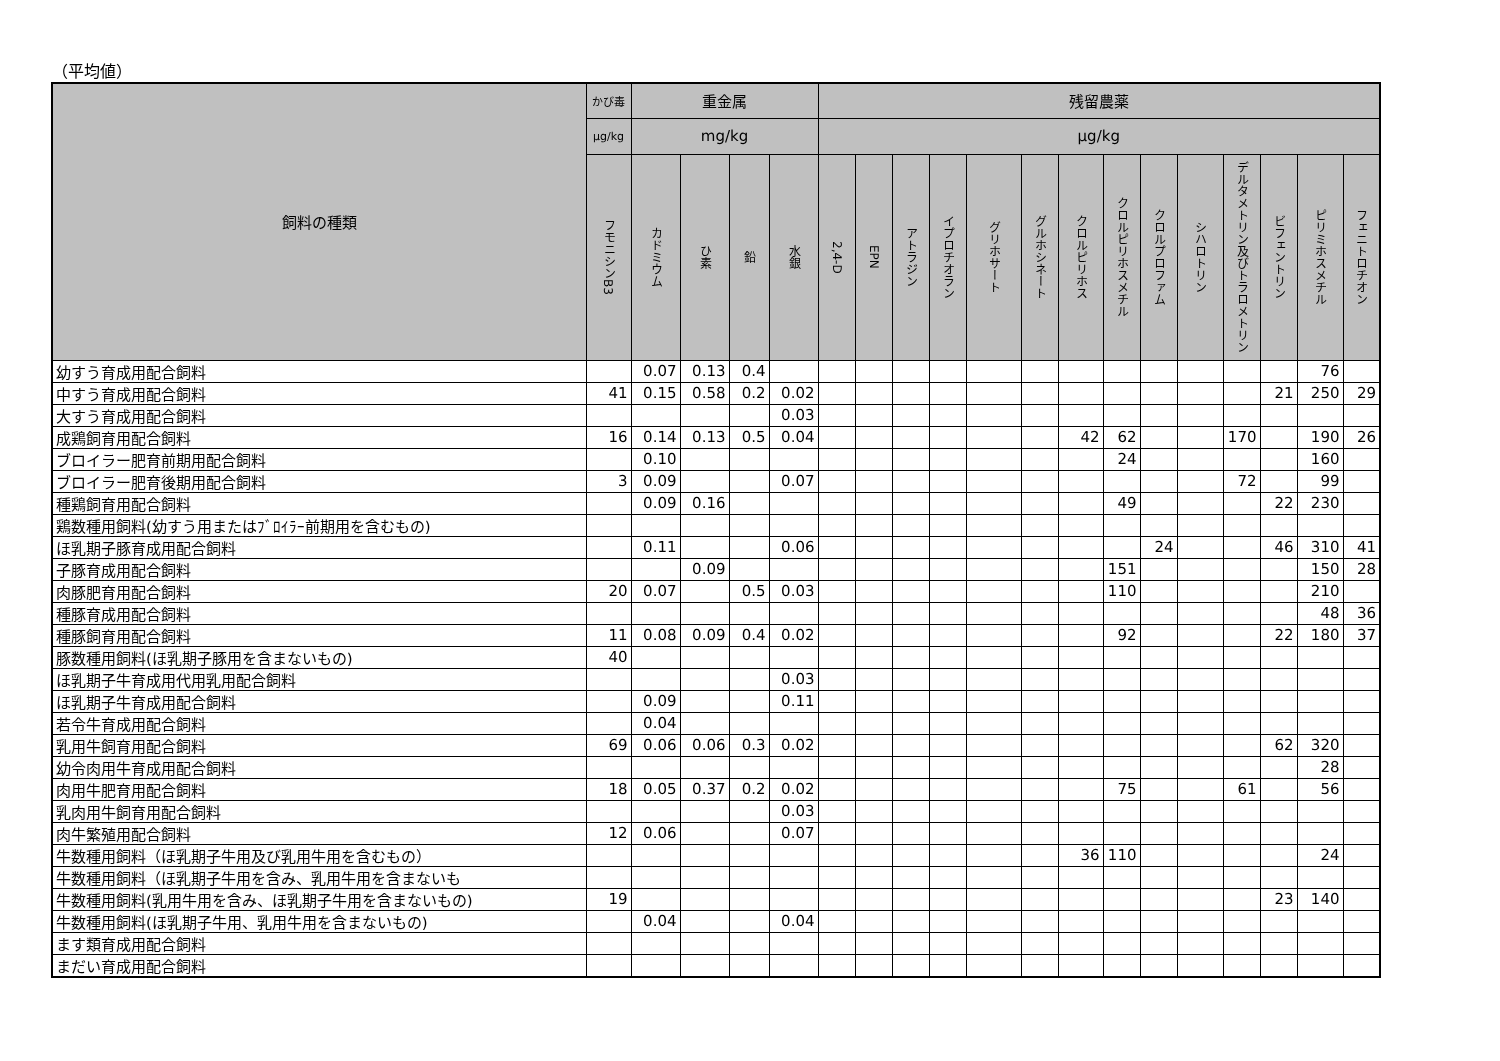（平均値）
| 飼料の種類 | かび毒 | 重金属 | | | | 残留農薬 | | | | | | | | | | | | | |
| --- | --- | --- | --- | --- | --- | --- | --- | --- | --- | --- | --- | --- | --- | --- | --- | --- | --- | --- | --- |
| | µg/kg | mg/kg | | | | µg/kg | | | | | | | | | | | | | |
| | フモニシンB3 | カドミウム | ひ素 | 鉛 | 水銀 | 2,4-D | EPN | アトラジン | イプロチオラン | グリホサート | グルホシネート | クロルピリホス | クロルピリホスメチル | クロルプロファム | シハロトリン | デルタメトリン及びトラロメトリン | ビフェントリン | ピリミホスメチル | フェニトロチオン |
| 幼すう育成用配合飼料 | | 0.07 | 0.13 | 0.4 | | | | | | | | | | | | | | 76 | |
| 中すう育成用配合飼料 | 41 | 0.15 | 0.58 | 0.2 | 0.02 | | | | | | | | | | | | 21 | 250 | 29 |
| 大すう育成用配合飼料 | | | | | 0.03 | | | | | | | | | | | | | | |
| 成鶏飼育用配合飼料 | 16 | 0.14 | 0.13 | 0.5 | 0.04 | | | | | | | 42 | 62 | | | 170 | | 190 | 26 |
| ブロイラー肥育前期用配合飼料 | | 0.10 | | | | | | | | | | | 24 | | | | | 160 | |
| ブロイラー肥育後期用配合飼料 | 3 | 0.09 | | | 0.07 | | | | | | | | | | | 72 | | 99 | |
| 種鶏飼育用配合飼料 | | 0.09 | 0.16 | | | | | | | | | | 49 | | | | 22 | 230 | |
| 鶏数種用飼料(幼すう用またはﾌﾞﾛｲﾗｰ前期用を含むもの) | | | | | | | | | | | | | | | | | | | |
| ほ乳期子豚育成用配合飼料 | | 0.11 | | | 0.06 | | | | | | | | | 24 | | | 46 | 310 | 41 |
| 子豚育成用配合飼料 | | | 0.09 | | | | | | | | | | 151 | | | | | 150 | 28 |
| 肉豚肥育用配合飼料 | 20 | 0.07 | | 0.5 | 0.03 | | | | | | | | 110 | | | | | 210 | |
| 種豚育成用配合飼料 | | | | | | | | | | | | | | | | | | 48 | 36 |
| 種豚飼育用配合飼料 | 11 | 0.08 | 0.09 | 0.4 | 0.02 | | | | | | | | 92 | | | | 22 | 180 | 37 |
| 豚数種用飼料(ほ乳期子豚用を含まないもの) | 40 | | | | | | | | | | | | | | | | | | |
| ほ乳期子牛育成用代用乳用配合飼料 | | | | | 0.03 | | | | | | | | | | | | | | |
| ほ乳期子牛育成用配合飼料 | | 0.09 | | | 0.11 | | | | | | | | | | | | | | |
| 若令牛育成用配合飼料 | | 0.04 | | | | | | | | | | | | | | | | | |
| 乳用牛飼育用配合飼料 | 69 | 0.06 | 0.06 | 0.3 | 0.02 | | | | | | | | | | | | 62 | 320 | |
| 幼令肉用牛育成用配合飼料 | | | | | | | | | | | | | | | | | | 28 | |
| 肉用牛肥育用配合飼料 | 18 | 0.05 | 0.37 | 0.2 | 0.02 | | | | | | | | 75 | | | 61 | | 56 | |
| 乳肉用牛飼育用配合飼料 | | | | | 0.03 | | | | | | | | | | | | | | |
| 肉牛繁殖用配合飼料 | 12 | 0.06 | | | 0.07 | | | | | | | | | | | | | | |
| 牛数種用飼料（ほ乳期子牛用及び乳用牛用を含むもの） | | | | | | | | | | | | 36 | 110 | | | | | 24 | |
| 牛数種用飼料（ほ乳期子牛用を含み、乳用牛用を含まないも | | | | | | | | | | | | | | | | | | | |
| 牛数種用飼料(乳用牛用を含み、ほ乳期子牛用を含まないもの) | 19 | | | | | | | | | | | | | | | | 23 | 140 | |
| 牛数種用飼料(ほ乳期子牛用、乳用牛用を含まないもの) | | 0.04 | | | 0.04 | | | | | | | | | | | | | | |
| ます類育成用配合飼料 | | | | | | | | | | | | | | | | | | | |
| まだい育成用配合飼料 | | | | | | | | | | | | | | | | | | | |